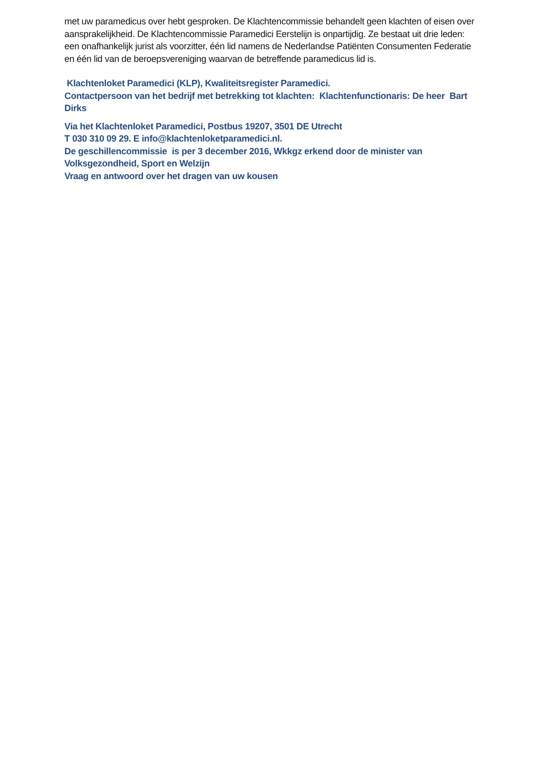met uw paramedicus over hebt gesproken. De Klachtencommissie behandelt geen klachten of eisen over aansprakelijkheid. De Klachtencommissie Paramedici Eerstelijn is onpartijdig. Ze bestaat uit drie leden: een onafhankelijk jurist als voorzitter, één lid namens de Nederlandse Patiënten Consumenten Federatie en één lid van de beroepsvereniging waarvan de betreffende paramedicus lid is.
Klachtenloket Paramedici (KLP), Kwaliteitsregister Paramedici.
Contactpersoon van het bedrijf met betrekking tot klachten: Klachtenfunctionaris: De heer Bart Dirks
Via het Klachtenloket Paramedici, Postbus 19207, 3501 DE Utrecht
T 030 310 09 29. E info@klachtenloketparamedici.nl.
De geschillencommissie is per 3 december 2016, Wkkgz erkend door de minister van Volksgezondheid, Sport en Welzijn
Vraag en antwoord over het dragen van uw kousen